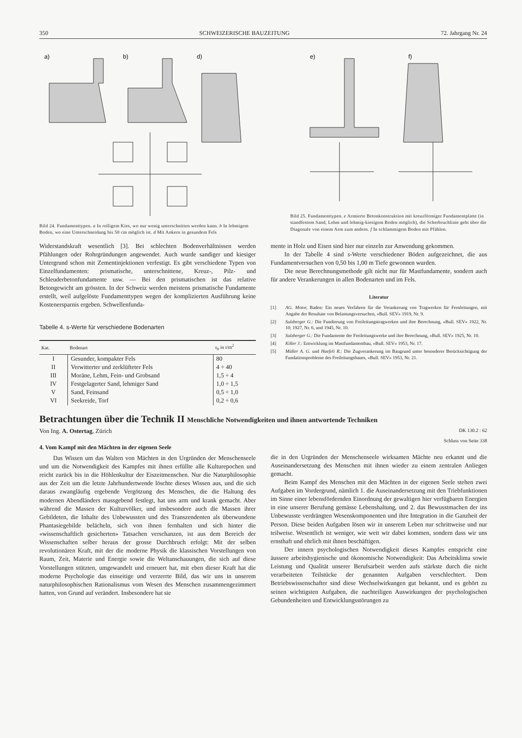350 SCHWEIZERISCHE BAUZEITUNG 72. Jahrgang Nr. 24
a)
b)
d)
Bild 24. Fundamenttypen. a In rolligem Kies, wo nur wenig unterschnitten werden kann. b In lehmigem Boden, wo eine Unterschneidung bis 50 cm möglich ist. d Mit Ankern in gesundem Fels
e)
f)
Bild 25. Fundamenttypen. e Armierte Betonkonstruktion mit kreuzförmiger Fundamentplatte (in standfestem Sand, Lehm und lehmig-kiesigem Boden möglich), die Scherbruchlinie geht über die Diagonale von einem Arm zum andern. f In schlammigem Boden mit Pfählen.
Widerstandskraft wesentlich [3]. Bei schlechten Bodenverhältnissen werden Pfählungen oder Rohrgründungen angewendet. Auch wurde sandiger und kiesiger Untergrund schon mit Zementinjektionen verfestigt. Es gibt verschiedene Typen von Einzelfundamenten: prismatische, unterschnittene, Kreuz-, Pilz- und Schleuderbetonfundamente usw. — Bei den prismatischen ist das relative Betongewicht am grössten. In der Schweiz werden meistens prismatische Fundamente erstellt, weil aufgelöste Fundamenttypen wegen der komplizierten Ausführung keine Kostenersparnis ergeben. Schwellenfunda-
Tabelle 4. s-Werte für verschiedene Bodenarten
| Kat. | Bodenart | s<sub>b</sub> in t/m<sup>2</sup> |
| --- | --- | --- |
| I | Gesunder, kompakter Fels | 80 |
| II | Verwitterter und zerklüfteter Fels | 4 ÷ 40 |
| III | Moräne, Lehm, Fein- und Grobsand | 1,5 ÷ 4 |
| IV | Festgelagerter Sand, lehmiger Sand | 1,0 ÷ 1,5 |
| V | Sand, Feinsand | 0,5 ÷ 1,0 |
| VI | Seekreide, Torf | 0,2 ÷ 0,6 |
mente in Holz und Eisen sind hier nur einzeln zur Anwendung gekommen.
In der Tabelle 4 sind s-Werte verschiedener Böden aufgezeichnet, die aus Fundamentversuchen von 0,50 bis 1,00 m Tiefe gewonnen wurden.
Die neue Berechnungsmethode gilt nicht nur für Mastfundamente, sondern auch für andere Verankerungen in allen Bodenarten und im Fels.
Literatur
[1] AG. Motor, Baden: Ein neues Verfahren für die Verankerung von Tragwerken für Fernleitungen, mit Angabe der Resultate von Belastungsversuchen, «Bull. SEV» 1919, Nr. 9.
[2] Sulzberger G.: Die Fundierung von Freileitungstragwerken und ihre Berechnung, «Bull. SEV» 1922, Nr. 10; 1927, Nr. 6, und 1945, Nr. 10.
[3] Sulzberger G.: Die Fundamente der Freileitungswerke und ihre Berechnung, «Bull. SEV» 1925, Nr. 10.
[4] Killer J.: Entwicklung im Mastfundamentbau, «Bull. SEV» 1953, Nr. 17.
[5] Müller A. G. und Haefeli R.: Die Zugverankerung im Baugrund unter besonderer Berücksichtigung der Fundationsprobleme des Freileitungsbaues, «Bull. SEV» 1953, Nr. 21.
Betrachtungen über die Technik II Menschliche Notwendigkeiten und ihnen antwortende Techniken
Von Ing. A. Ostertag, Zürich DK 130.2 : 62
Schluss von Seite 338
4. Vom Kampf mit den Mächten in der eigenen Seele
Das Wissen um das Walten von Mächten in den Urgründen der Menschenseele und um die Notwendigkeit des Kampfes mit ihnen erfüllte alle Kulturepochen und reicht zurück bis in die Höhlenkultur der Eiszeitmenschen. Nur die Naturphilosophie aus der Zeit um die letzte Jahrhundertwende löschte dieses Wissen aus, und die sich daraus zwangläufig ergebende Vergötzung des Menschen, die die Haltung des modernen Abendländers massgebend festlegt, hat uns arm und krank gemacht. Aber während die Massen der Kulturvölker, und insbesondere auch die Massen ihrer Gebildeten, die Inhalte des Unbewussten und des Transzendenten als überwundene Phantasiegebilde belächeln, sich von ihnen fernhalten und sich hinter die «wissenschaftlich gesicherten» Tatsachen verschanzen, ist aus dem Bereich der Wissenschaften selber heraus der grosse Durchbruch erfolgt: Mit der selben revolutionären Kraft, mit der die moderne Physik die klassischen Vorstellungen von Raum, Zeit, Materie und Energie sowie die Weltanschauungen, die sich auf diese Vorstellungen stützten, umgewandelt und erneuert hat, mit eben dieser Kraft hat die moderne Psychologie das einseitige und verzerrte Bild, das wir uns in unserem naturphilosophischen Rationalismus vom Wesen des Menschen zusammengezimmert hatten, von Grund auf verändert. Insbesondere hat sie
die in den Urgründen der Menschenseele wirksamen Mächte neu erkannt und die Auseinandersetzung des Menschen mit ihnen wieder zu einem zentralen Anliegen gemacht.
Beim Kampf des Menschen mit den Mächten in der eigenen Seele stehen zwei Aufgaben im Vordergrund, nämlich 1. die Auseinandersetzung mit den Triebfunktionen im Sinne einer lebensfördernden Einordnung der gewaltigen hier verfügbaren Energien in eine unserer Berufung gemässe Lebenshaltung, und 2. das Bewusstmachen der ins Unbewusste verdrängten Wesenskomponenten und ihre Integration in die Ganzheit der Person. Diese beiden Aufgaben lösen wir in unserem Leben nur schrittweise und nur teilweise. Wesentlich ist weniger, wie weit wir dabei kommen, sondern dass wir uns ernsthaft und ehrlich mit ihnen beschäftigen.
Der innern psychologischen Notwendigkeit dieses Kampfes entspricht eine äussere arbeitshygienische und ökonomische Notwendigkeit: Das Arbeitsklima sowie Leistung und Qualität unserer Berufsarbeit werden aufs stärkste durch die nicht verarbeiteten Teilstücke der genannten Aufgaben verschlechtert. Dem Betriebswissenschafter sind diese Wechselwirkungen gut bekannt, und es gehört zu seinen wichtigsten Aufgaben, die nachteiligen Auswirkungen der psychologischen Gebundenheiten und Entwicklungsstörungen zu